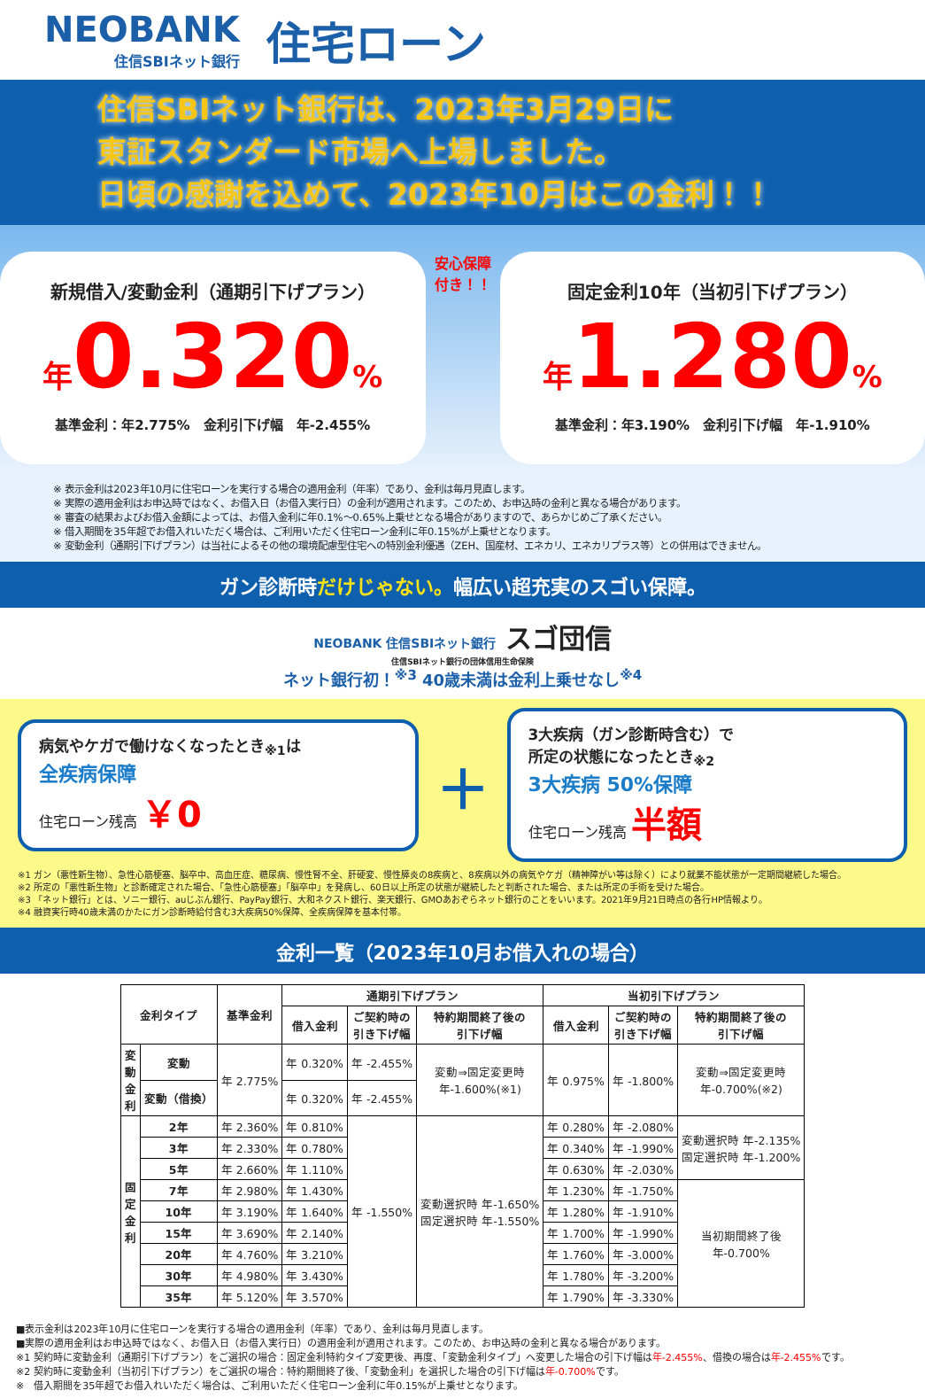NEOBANK
住信SBIネット銀行
住宅ローン
住信SBIネット銀行は、2023年3月29日に
東証スタンダード市場へ上場しました。
日頃の感謝を込めて、2023年10月はこの金利！！
新規借入/変動金利（通期引下げプラン）
年0.320%
基準金利：年2.775%　金利引下げ幅　年-2.455%
安心保障
付き！！
固定金利10年（当初引下げプラン）
年1.280%
基準金利：年3.190%　金利引下げ幅　年-1.910%
※ 表示金利は2023年10月に住宅ローンを実行する場合の適用金利（年率）であり、金利は毎月見直します。
※ 実際の適用金利はお申込時ではなく、お借入日（お借入実行日）の金利が適用されます。このため、お申込時の金利と異なる場合があります。
※ 審査の結果およびお借入金額によっては、お借入金利に年0.1%～0.65%上乗せとなる場合がありますので、あらかじめご了承ください。
※ 借入期間を35年超でお借入れいただく場合は、ご利用いただく住宅ローン金利に年0.15%が上乗せとなります。
※ 変動金利（通期引下げプラン）は当社によるその他の環境配慮型住宅への特別金利優遇（ZEH、国産材、エネカリ、エネカリプラス等）との併用はできません。
ガン診断時だけじゃない。幅広い超充実のスゴい保障。
NEOBANK 住信SBIネット銀行 スゴ団信
住信SBIネット銀行の団体信用生命保険
ネット銀行初！<sup>※3</sup> 40歳未満は金利上乗せなし<sup>※4</sup>
病気やケガで働けなくなったとき<sub>※1</sub>は
全疾病保障
住宅ローン残高 ￥0
＋
3大疾病（ガン診断時含む）で
所定の状態になったとき<sub>※2</sub>
3大疾病 50%保障
住宅ローン残高 半額
※1 ガン（悪性新生物）、急性心筋梗塞、脳卒中、高血圧症、糖尿病、慢性腎不全、肝硬変、慢性膵炎の8疾病と、8疾病以外の病気やケガ（精神障がい等は除く）により就業不能状態が一定期間継続した場合。
※2 所定の「悪性新生物」と診断確定された場合、「急性心筋梗塞」「脳卒中」を発病し、60日以上所定の状態が継続したと判断された場合、または所定の手術を受けた場合。
※3 「ネット銀行」とは、ソニー銀行、auじぶん銀行、PayPay銀行、大和ネクスト銀行、楽天銀行、GMOあおぞらネット銀行のことをいいます。2021年9月21日時点の各行HP情報より。
※4 融資実行時40歳未満のかたにガン診断時給付含む3大疾病50%保障、全疾病保障を基本付帯。
金利一覧（2023年10月お借入れの場合）
| 金利タイプ | | 基準金利 | 通期引下げプラン | | | 当初引下げプラン | | |
| --- | --- | --- | --- | --- | --- | --- | --- | --- |
| | | | 借入金利 | ご契約時の 引き下げ幅 | 特約期間終了後の 引下げ幅 | 借入金利 | ご契約時の 引き下げ幅 | 特約期間終了後の 引下げ幅 |
| 変 動 金 利 | 変動 | 年 2.775% | 年 0.320% | 年 -2.455% | 変動⇒固定変更時 年-1.600%(※1) | 年 0.975% | 年 -1.800% | 変動⇒固定変更時 年-0.700%(※2) |
| | 変動（借換） | | 年 0.320% | 年 -2.455% | | | | |
| 固 定 金 利 | 2年 | 年 2.360% | 年 0.810% | 年 -1.550% | 変動選択時 年-1.650% 固定選択時 年-1.550% | 年 0.280% | 年 -2.080% | 変動選択時 年-2.135% 固定選択時 年-1.200% |
| | 3年 | 年 2.330% | 年 0.780% | | | 年 0.340% | 年 -1.990% | |
| | 5年 | 年 2.660% | 年 1.110% | | | 年 0.630% | 年 -2.030% | |
| | 7年 | 年 2.980% | 年 1.430% | | | 年 1.230% | 年 -1.750% | 当初期間終了後 年-0.700% |
| | 10年 | 年 3.190% | 年 1.640% | | | 年 1.280% | 年 -1.910% | |
| | 15年 | 年 3.690% | 年 2.140% | | | 年 1.700% | 年 -1.990% | |
| | 20年 | 年 4.760% | 年 3.210% | | | 年 1.760% | 年 -3.000% | |
| | 30年 | 年 4.980% | 年 3.430% | | | 年 1.780% | 年 -3.200% | |
| | 35年 | 年 5.120% | 年 3.570% | | | 年 1.790% | 年 -3.330% | |
■表示金利は2023年10月に住宅ローンを実行する場合の適用金利（年率）であり、金利は毎月見直します。
■実際の適用金利はお申込時ではなく、お借入日（お借入実行日）の適用金利が適用されます。このため、お申込時の金利と異なる場合があります。
※1 契約時に変動金利（通期引下げプラン）をご選択の場合：固定金利特約タイプ変更後、再度、「変動金利タイプ」へ変更した場合の引下げ幅は年-2.455%、借換の場合は年-2.455% です。
※2 契約時に変動金利（当初引下げプラン）をご選択の場合：特約期間終了後、「変動金利」を選択した場合の引下げ幅は年-0.700% です。
※　借入期間を35年超でお借入れいただく場合は、ご利用いただく住宅ローン金利に年0.15%が上乗せとなります。